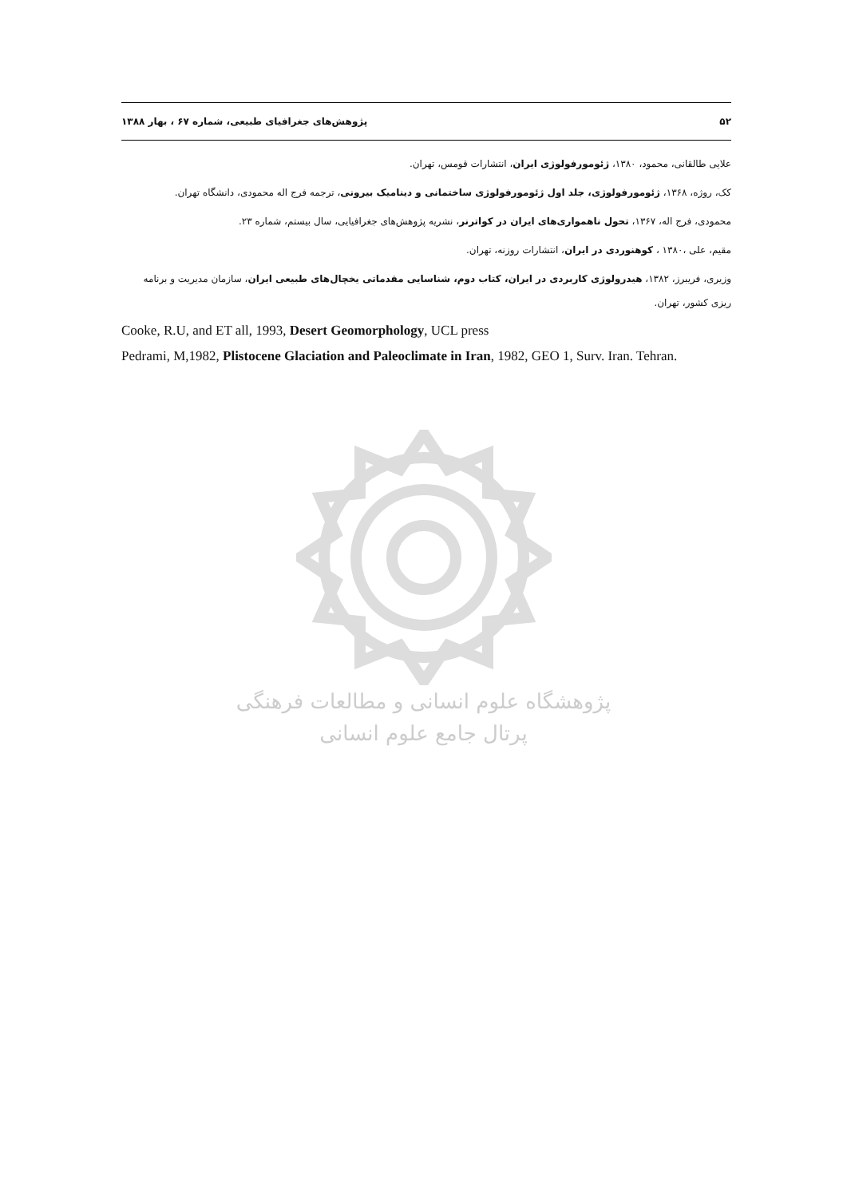۵۲ پژوهش‌های جغرافیای طبیعی، شماره ۶۷ ، بهار ۱۳۸۸
علایی طالقانی، محمود، ۱۳۸۰، ژئومورفولوژی ایران، انتشارات قومس، تهران.
کک، روژه، ۱۳۶۸، ژئومورفولوژی، جلد اول ژئومورفولوژی ساختمانی و دینامیک بیرونی، ترجمه فرج اله محمودی، دانشگاه تهران.
محمودی، فرج اله، ۱۳۶۷، تحول ناهمواری‌های ایران در کواترنر، نشریه پژوهش‌های جغرافیایی، سال بیستم، شماره ۲۳.
مقیم، علی ،۱۳۸۰ ، کوهنوردی در ایران، انتشارات روزنه، تهران.
وزیری، فریبرز، ۱۳۸۲، هیدرولوژی کاربردی در ایران، کتاب دوم، شناسایی مقدماتی یخچال‌های طبیعی ایران، سازمان مدیریت و برنامه ریزی کشور، تهران.
Cooke, R.U, and ET all, 1993, Desert Geomorphology, UCL press
Pedrami, M,1982, Plistocene Glaciation and Paleoclimate in Iran, 1982, GEO 1, Surv. Iran. Tehran.
پژوهشگاه علوم انسانی و مطالعات فرهنگی
پرتال جامع علوم انسانی